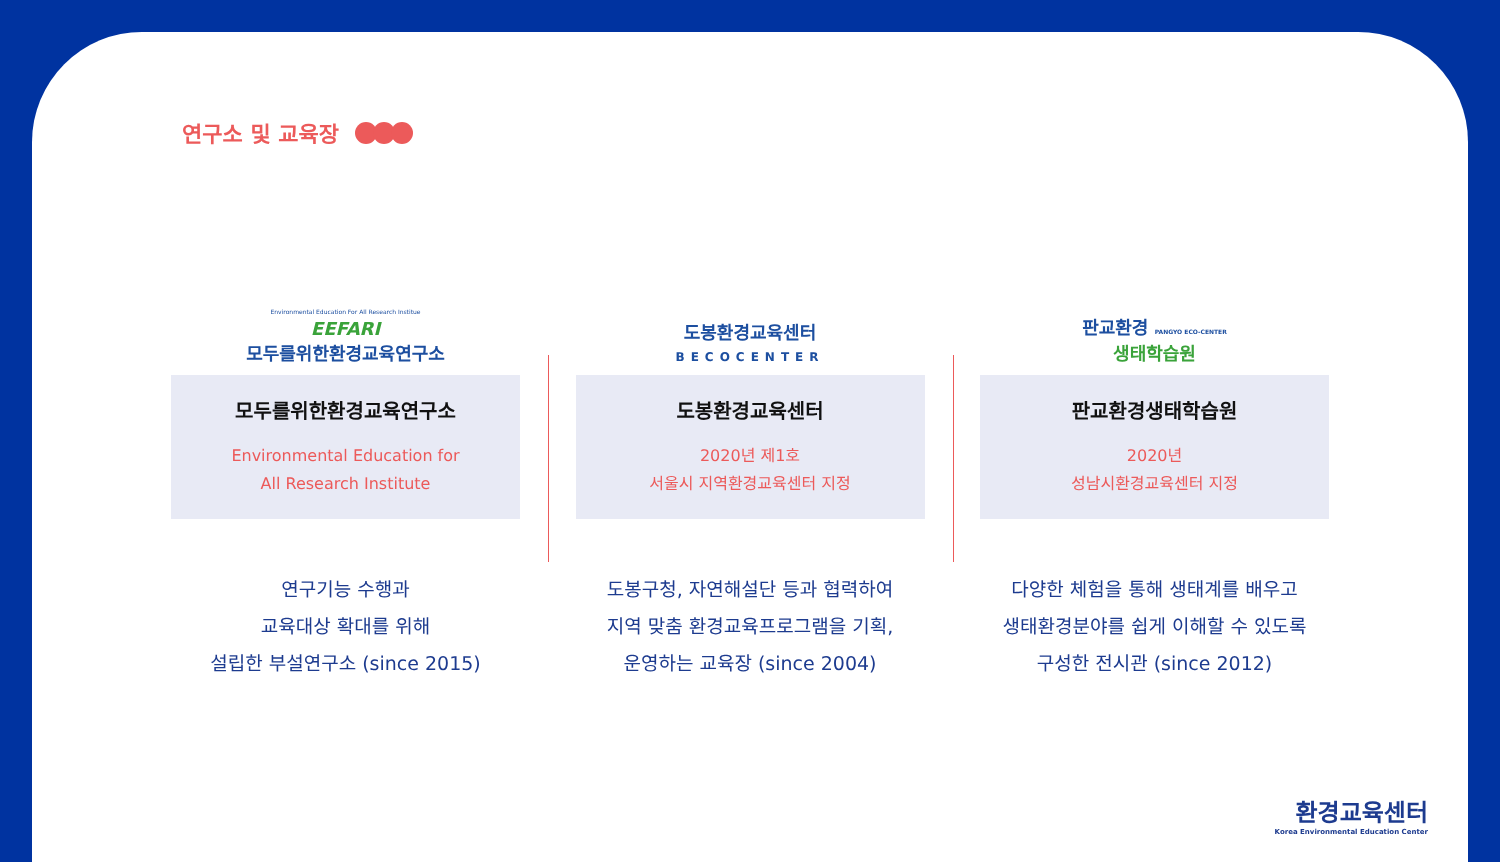연구소 및 교육장
Environmental Education For All Research Institue
EEFARI
모두를위한환경교육연구소
모두를위한환경교육연구소
Environmental Education for
All Research Institute
연구기능 수행과
교육대상 확대를 위해
설립한 부설연구소 (since 2015)
도봉환경교육센터
BECOCENTER
도봉환경교육센터
2020년 제1호
서울시 지역환경교육센터 지정
도봉구청, 자연해설단 등과 협력하여
지역 맞춤 환경교육프로그램을 기획,
운영하는 교육장 (since 2004)
판교환경 PANGYO ECO-CENTER
생태학습원
판교환경생태학습원
2020년
성남시환경교육센터 지정
다양한 체험을 통해 생태계를 배우고
생태환경분야를 쉽게 이해할 수 있도록
구성한 전시관 (since 2012)
환경교육센터
Korea Environmental Education Center